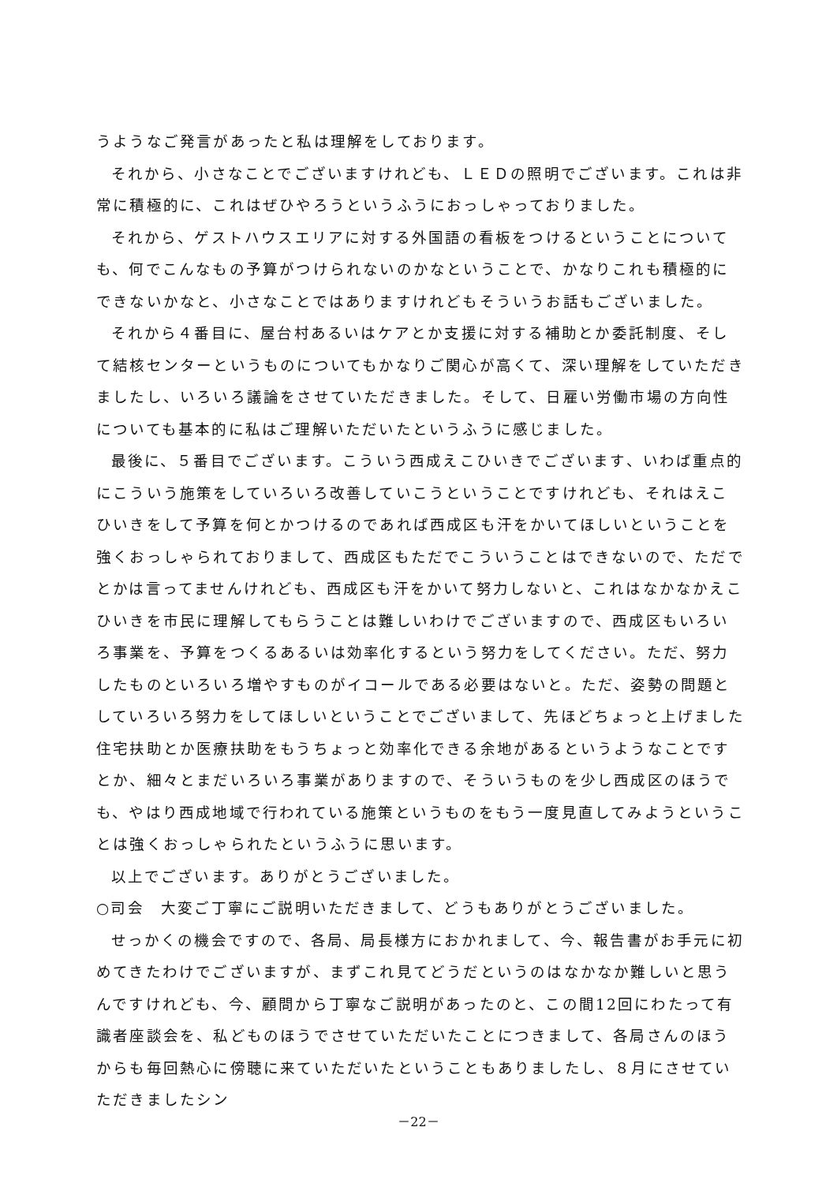うようなご発言があったと私は理解をしております。
それから、小さなことでございますけれども、ＬＥＤの照明でございます。これは非常に積極的に、これはぜひやろうというふうにおっしゃっておりました。
それから、ゲストハウスエリアに対する外国語の看板をつけるということについても、何でこんなもの予算がつけられないのかなということで、かなりこれも積極的にできないかなと、小さなことではありますけれどもそういうお話もございました。
それから４番目に、屋台村あるいはケアとか支援に対する補助とか委託制度、そして結核センターというものについてもかなりご関心が高くて、深い理解をしていただきましたし、いろいろ議論をさせていただきました。そして、日雇い労働市場の方向性についても基本的に私はご理解いただいたというふうに感じました。
最後に、５番目でございます。こういう西成えこひいきでございます、いわば重点的にこういう施策をしていろいろ改善していこうということですけれども、それはえこひいきをして予算を何とかつけるのであれば西成区も汗をかいてほしいということを強くおっしゃられておりまして、西成区もただでこういうことはできないので、ただでとかは言ってませんけれども、西成区も汗をかいて努力しないと、これはなかなかえこひいきを市民に理解してもらうことは難しいわけでございますので、西成区もいろいろ事業を、予算をつくるあるいは効率化するという努力をしてください。ただ、努力したものといろいろ増やすものがイコールである必要はないと。ただ、姿勢の問題としていろいろ努力をしてほしいということでございまして、先ほどちょっと上げました住宅扶助とか医療扶助をもうちょっと効率化できる余地があるというようなことですとか、細々とまだいろいろ事業がありますので、そういうものを少し西成区のほうでも、やはり西成地域で行われている施策というものをもう一度見直してみようということは強くおっしゃられたというふうに思います。
以上でございます。ありがとうございました。
○司会　大変ご丁寧にご説明いただきまして、どうもありがとうございました。
せっかくの機会ですので、各局、局長様方におかれまして、今、報告書がお手元に初めてきたわけでございますが、まずこれ見てどうだというのはなかなか難しいと思うんですけれども、今、顧問から丁寧なご説明があったのと、この間12回にわたって有識者座談会を、私どものほうでさせていただいたことにつきまして、各局さんのほうからも毎回熱心に傍聴に来ていただいたということもありましたし、８月にさせていただきましたシン
－22－